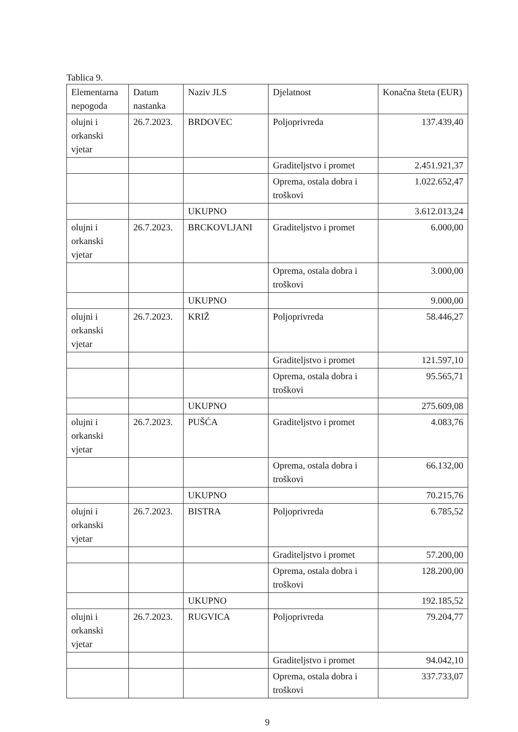Tablica 9.
| Elementarna nepogoda | Datum nastanka | Naziv JLS | Djelatnost | Konačna šteta (EUR) |
| --- | --- | --- | --- | --- |
| olujni i orkanski vjetar | 26.7.2023. | BRDOVEC | Poljoprivreda | 137.439,40 |
| | | | Graditeljstvo i promet | 2.451.921,37 |
| | | | Oprema, ostala dobra i troškovi | 1.022.652,47 |
| | | UKUPNO | | 3.612.013,24 |
| olujni i orkanski vjetar | 26.7.2023. | BRCKOVLJANI | Graditeljstvo i promet | 6.000,00 |
| | | | Oprema, ostala dobra i troškovi | 3.000,00 |
| | | UKUPNO | | 9.000,00 |
| olujni i orkanski vjetar | 26.7.2023. | KRIŽ | Poljoprivreda | 58.446,27 |
| | | | Graditeljstvo i promet | 121.597,10 |
| | | | Oprema, ostala dobra i troškovi | 95.565,71 |
| | | UKUPNO | | 275.609,08 |
| olujni i orkanski vjetar | 26.7.2023. | PUŠĆA | Graditeljstvo i promet | 4.083,76 |
| | | | Oprema, ostala dobra i troškovi | 66.132,00 |
| | | UKUPNO | | 70.215,76 |
| olujni i orkanski vjetar | 26.7.2023. | BISTRA | Poljoprivreda | 6.785,52 |
| | | | Graditeljstvo i promet | 57.200,00 |
| | | | Oprema, ostala dobra i troškovi | 128.200,00 |
| | | UKUPNO | | 192.185,52 |
| olujni i orkanski vjetar | 26.7.2023. | RUGVICA | Poljoprivreda | 79.204,77 |
| | | | Graditeljstvo i promet | 94.042,10 |
| | | | Oprema, ostala dobra i troškovi | 337.733,07 |
9